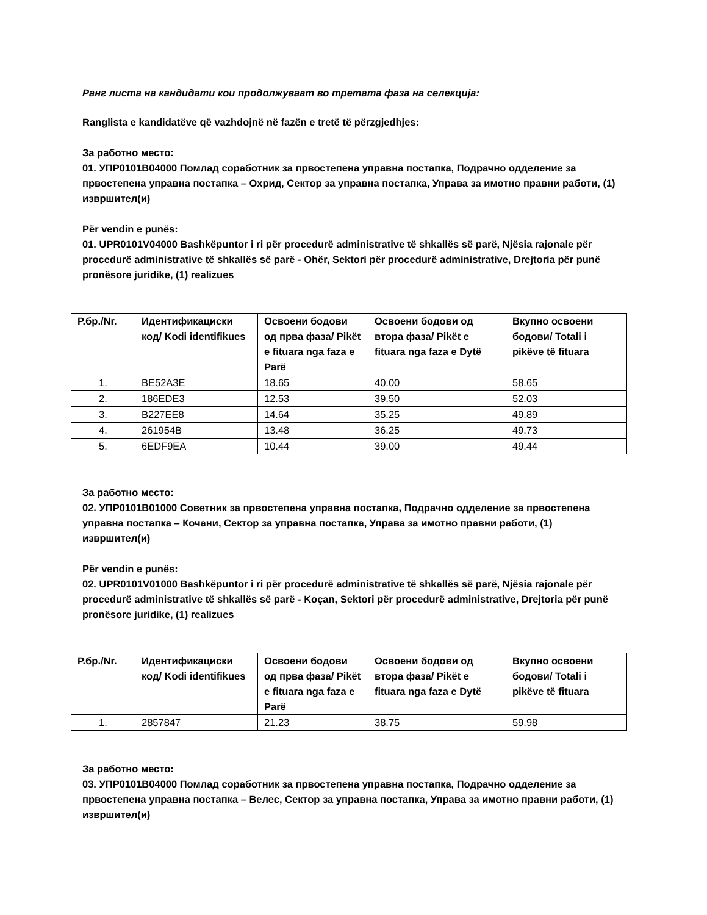Ранг листа на кандидати кои продолжуваат во третата фаза на селекција:
Ranglista e kandidatëve që vazhdojnë në fazën e tretë të përzgjedhjes:
За работно место:
01. УПР0101В04000 Помлад соработник за првостепена управна постапка, Подрачно одделение за првостепена управна постапка – Охрид, Сектор за управна постапка, Управа за имотно правни работи, (1) извршител(и)
Për vendin e punës:
01. UPR0101V04000 Bashkëpuntor i ri për procedurë administrative të shkallës së parë, Njësia rajonale për procedurë administrative të shkallës së parë - Ohër, Sektori për procedurë administrative, Drejtoria për punë pronësore juridike, (1) realizues
| Р.бр./Nr. | Идентификациски код/ Kodi identifikues | Освоени бодови од прва фаза/ Pikët e fituara nga faza e Parë | Освоени бодови од втора фаза/ Pikët e fituara nga faza e Dytë | Вкупно освоени бодови/ Totali i pikëve të fituara |
| --- | --- | --- | --- | --- |
| 1. | BE52A3E | 18.65 | 40.00 | 58.65 |
| 2. | 186EDE3 | 12.53 | 39.50 | 52.03 |
| 3. | B227EE8 | 14.64 | 35.25 | 49.89 |
| 4. | 261954B | 13.48 | 36.25 | 49.73 |
| 5. | 6EDF9EA | 10.44 | 39.00 | 49.44 |
За работно место:
02. УПР0101В01000 Советник за првостепена управна постапка, Подрачно одделение за првостепена управна постапка – Кочани, Сектор за управна постапка, Управа за имотно правни работи, (1) извршител(и)
Për vendin e punës:
02. UPR0101V01000 Bashkëpuntor i ri për procedurë administrative të shkallës së parë, Njësia rajonale për procedurë administrative të shkallës së parë - Koçan, Sektori për procedurë administrative, Drejtoria për punë pronësore juridike, (1) realizues
| Р.бр./Nr. | Идентификациски код/ Kodi identifikues | Освоени бодови од прва фаза/ Pikët e fituara nga faza e Parë | Освоени бодови од втора фаза/ Pikët e fituara nga faza e Dytë | Вкупно освоени бодови/ Totali i pikëve të fituara |
| --- | --- | --- | --- | --- |
| 1. | 2857847 | 21.23 | 38.75 | 59.98 |
За работно место:
03. УПР0101В04000 Помлад соработник за првостепена управна постапка, Подрачно одделение за првостепена управна постапка – Велес, Сектор за управна постапка, Управа за имотно правни работи, (1) извршител(и)